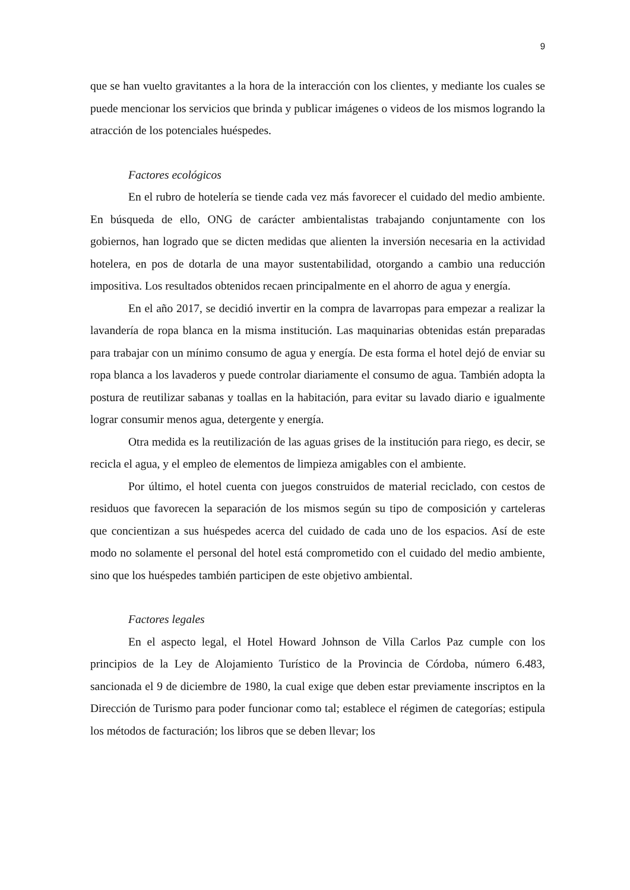9
que se han vuelto gravitantes a la hora de la interacción con los clientes, y mediante los cuales se puede mencionar los servicios que brinda y publicar imágenes o videos de los mismos logrando la atracción de los potenciales huéspedes.
Factores ecológicos
En el rubro de hotelería se tiende cada vez más favorecer el cuidado del medio ambiente. En búsqueda de ello, ONG de carácter ambientalistas trabajando conjuntamente con los gobiernos, han logrado que se dicten medidas que alienten la inversión necesaria en la actividad hotelera, en pos de dotarla de una mayor sustentabilidad, otorgando a cambio una reducción impositiva. Los resultados obtenidos recaen principalmente en el ahorro de agua y energía.
En el año 2017, se decidió invertir en la compra de lavarropas para empezar a realizar la lavandería de ropa blanca en la misma institución. Las maquinarias obtenidas están preparadas para trabajar con un mínimo consumo de agua y energía. De esta forma el hotel dejó de enviar su ropa blanca a los lavaderos y puede controlar diariamente el consumo de agua. También adopta la postura de reutilizar sabanas y toallas en la habitación, para evitar su lavado diario e igualmente lograr consumir menos agua, detergente y energía.
Otra medida es la reutilización de las aguas grises de la institución para riego, es decir, se recicla el agua, y el empleo de elementos de limpieza amigables con el ambiente.
Por último, el hotel cuenta con juegos construidos de material reciclado, con cestos de residuos que favorecen la separación de los mismos según su tipo de composición y carteleras que concientizan a sus huéspedes acerca del cuidado de cada uno de los espacios. Así de este modo no solamente el personal del hotel está comprometido con el cuidado del medio ambiente, sino que los huéspedes también participen de este objetivo ambiental.
Factores legales
En el aspecto legal, el Hotel Howard Johnson de Villa Carlos Paz cumple con los principios de la Ley de Alojamiento Turístico de la Provincia de Córdoba, número 6.483, sancionada el 9 de diciembre de 1980, la cual exige que deben estar previamente inscriptos en la Dirección de Turismo para poder funcionar como tal; establece el régimen de categorías; estipula los métodos de facturación; los libros que se deben llevar; los